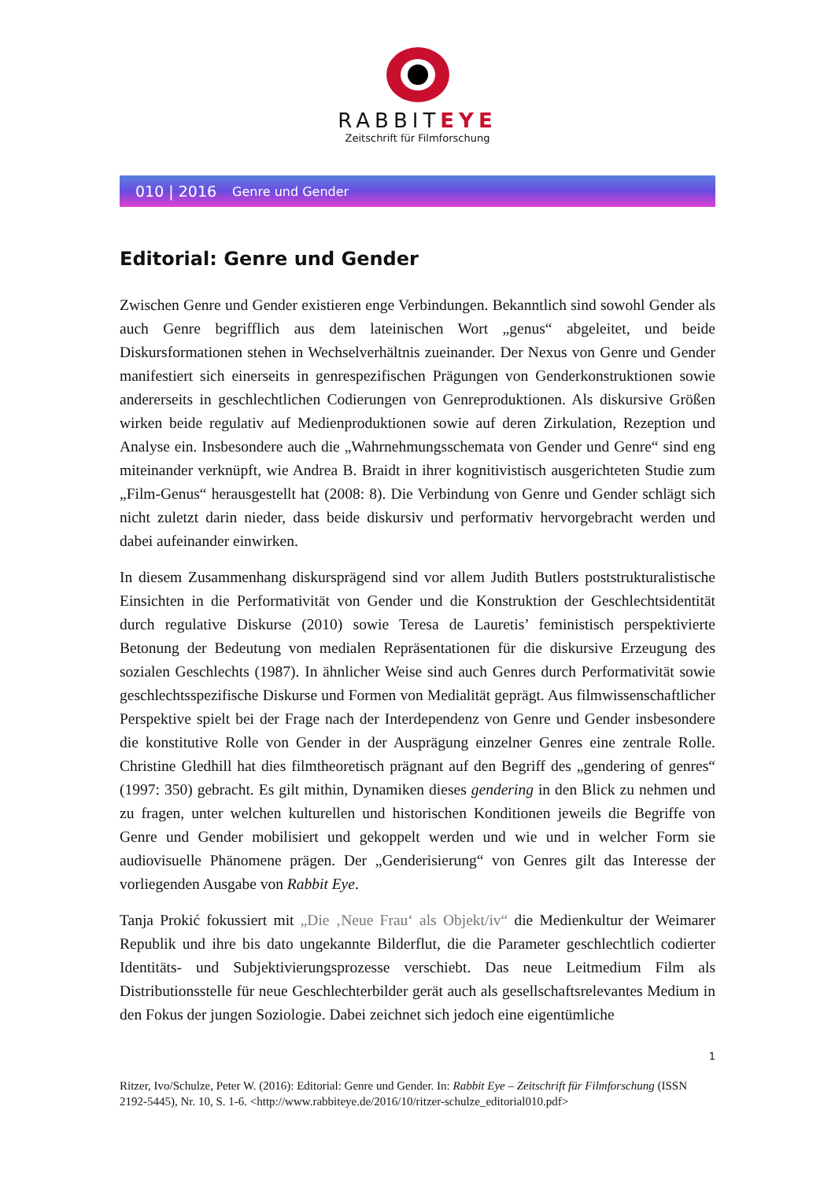RABBITEYE
Zeitschrift für Filmforschung
010 | 2016 Genre und Gender
Editorial: Genre und Gender
Zwischen Genre und Gender existieren enge Verbindungen. Bekanntlich sind sowohl Gender als auch Genre begrifflich aus dem lateinischen Wort „genus“ abgeleitet, und beide Diskursformationen stehen in Wechselverhältnis zueinander. Der Nexus von Genre und Gender manifestiert sich einerseits in genrespezifischen Prägungen von Genderkonstruktionen sowie andererseits in geschlechtlichen Codierungen von Genreproduktionen. Als diskursive Größen wirken beide regulativ auf Medienproduktionen sowie auf deren Zirkulation, Rezeption und Analyse ein. Insbesondere auch die „Wahrnehmungsschemata von Gender und Genre“ sind eng miteinander verknüpft, wie Andrea B. Braidt in ihrer kognitivistisch ausgerichteten Studie zum „Film-Genus“ herausgestellt hat (2008: 8). Die Verbindung von Genre und Gender schlägt sich nicht zuletzt darin nieder, dass beide diskursiv und performativ hervorgebracht werden und dabei aufeinander einwirken.
In diesem Zusammenhang diskursprägend sind vor allem Judith Butlers poststrukturalistische Einsichten in die Performativität von Gender und die Konstruktion der Geschlechtsidentität durch regulative Diskurse (2010) sowie Teresa de Lauretis’ feministisch perspektivierte Betonung der Bedeutung von medialen Repräsentationen für die diskursive Erzeugung des sozialen Geschlechts (1987). In ähnlicher Weise sind auch Genres durch Performativität sowie geschlechtsspezifische Diskurse und Formen von Medialität geprägt. Aus filmwissenschaftlicher Perspektive spielt bei der Frage nach der Interdependenz von Genre und Gender insbesondere die konstitutive Rolle von Gender in der Ausprägung einzelner Genres eine zentrale Rolle. Christine Gledhill hat dies filmtheoretisch prägnant auf den Begriff des „gendering of genres“ (1997: 350) gebracht. Es gilt mithin, Dynamiken dieses gendering in den Blick zu nehmen und zu fragen, unter welchen kulturellen und historischen Konditionen jeweils die Begriffe von Genre und Gender mobilisiert und gekoppelt werden und wie und in welcher Form sie audiovisuelle Phänomene prägen. Der „Genderisierung“ von Genres gilt das Interesse der vorliegenden Ausgabe von Rabbit Eye.
Tanja Prokić fokussiert mit „Die ‚Neue Frau‘ als Objekt/iv“ die Medienkultur der Weimarer Republik und ihre bis dato ungekannte Bilderflut, die die Parameter geschlechtlich codierter Identitäts- und Subjektivierungsprozesse verschiebt. Das neue Leitmedium Film als Distributionsstelle für neue Geschlechterbilder gerät auch als gesellschaftsrelevantes Medium in den Fokus der jungen Soziologie. Dabei zeichnet sich jedoch eine eigentümliche
1
Ritzer, Ivo/Schulze, Peter W. (2016): Editorial: Genre und Gender. In: Rabbit Eye – Zeitschrift für Filmforschung (ISSN 2192-5445), Nr. 10, S. 1-6. <http://www.rabbiteye.de/2016/10/ritzer-schulze_editorial010.pdf>